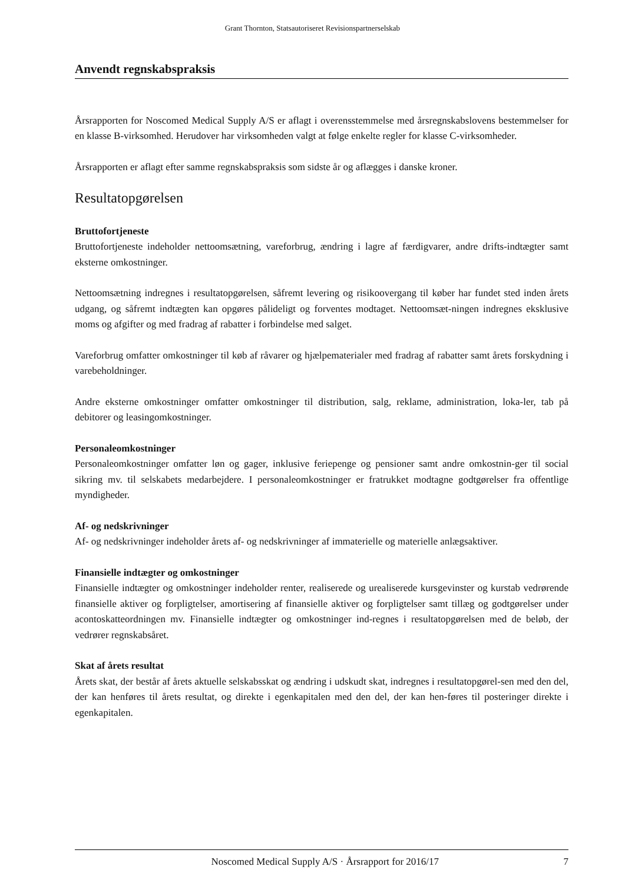Grant Thornton, Statsautoriseret Revisionspartnerselskab
Anvendt regnskabspraksis
Årsrapporten for Noscomed Medical Supply A/S er aflagt i overensstemmelse med årsregnskabslovens bestemmelser for en klasse B-virksomhed. Herudover har virksomheden valgt at følge enkelte regler for klasse C-virksomheder.
Årsrapporten er aflagt efter samme regnskabspraksis som sidste år og aflægges i danske kroner.
Resultatopgørelsen
Bruttofortjeneste
Bruttofortjeneste indeholder nettoomsætning, vareforbrug, ændring i lagre af færdigvarer, andre drifts-indtægter samt eksterne omkostninger.
Nettoomsætning indregnes i resultatopgørelsen, såfremt levering og risikoovergang til køber har fundet sted inden årets udgang, og såfremt indtægten kan opgøres pålideligt og forventes modtaget. Nettoomsæt-ningen indregnes eksklusive moms og afgifter og med fradrag af rabatter i forbindelse med salget.
Vareforbrug omfatter omkostninger til køb af råvarer og hjælpematerialer med fradrag af rabatter samt årets forskydning i varebeholdninger.
Andre eksterne omkostninger omfatter omkostninger til distribution, salg, reklame, administration, loka-ler, tab på debitorer og leasingomkostninger.
Personaleomkostninger
Personaleomkostninger omfatter løn og gager, inklusive feriepenge og pensioner samt andre omkostnin-ger til social sikring mv. til selskabets medarbejdere. I personaleomkostninger er fratrukket modtagne godtgørelser fra offentlige myndigheder.
Af- og nedskrivninger
Af- og nedskrivninger indeholder årets af- og nedskrivninger af immaterielle og materielle anlægsaktiver.
Finansielle indtægter og omkostninger
Finansielle indtægter og omkostninger indeholder renter, realiserede og urealiserede kursgevinster og kurstab vedrørende finansielle aktiver og forpligtelser, amortisering af finansielle aktiver og forpligtelser samt tillæg og godtgørelser under acontoskatteordningen mv. Finansielle indtægter og omkostninger ind-regnes i resultatopgørelsen med de beløb, der vedrører regnskabsåret.
Skat af årets resultat
Årets skat, der består af årets aktuelle selskabsskat og ændring i udskudt skat, indregnes i resultatopgørel-sen med den del, der kan henføres til årets resultat, og direkte i egenkapitalen med den del, der kan hen-føres til posteringer direkte i egenkapitalen.
Noscomed Medical Supply A/S · Årsrapport for 2016/17 7